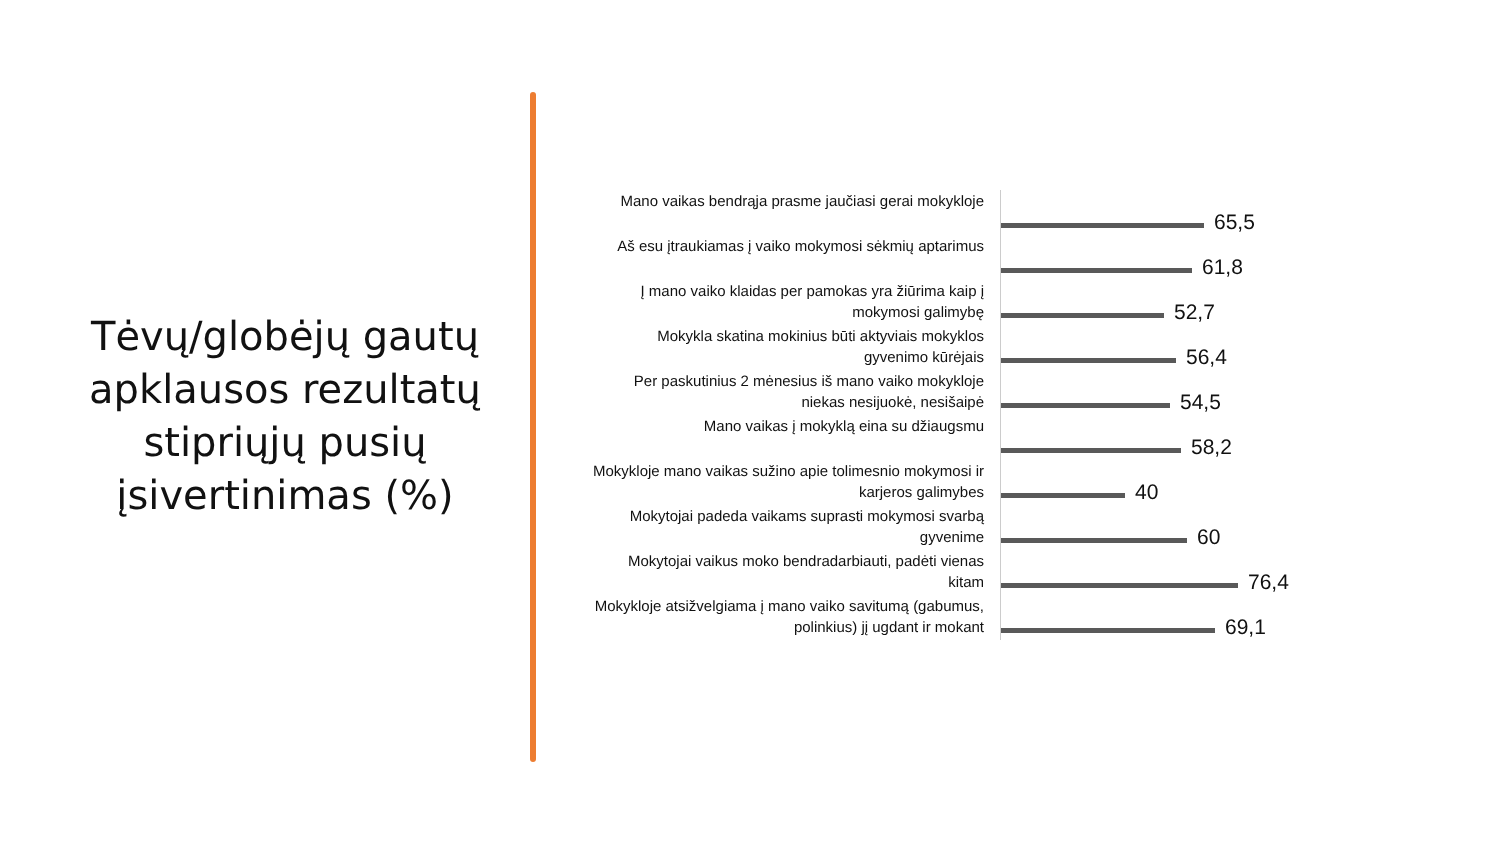Tėvų/globėjų gautų apklausos rezultatų stipriųjų pusių įsivertinimas (%)
Mano vaikas bendrąja prasme jaučiasi gerai mokykloje
65,5
Aš esu įtraukiamas į vaiko mokymosi sėkmių aptarimus
61,8
Į mano vaiko klaidas per pamokas yra žiūrima kaip į mokymosi galimybę
52,7
Mokykla skatina mokinius būti aktyviais mokyklos gyvenimo kūrėjais
56,4
Per paskutinius 2 mėnesius iš mano vaiko mokykloje niekas nesijuokė, nesišaipė
54,5
Mano vaikas į mokyklą eina su džiaugsmu
58,2
Mokykloje mano vaikas sužino apie tolimesnio mokymosi ir karjeros galimybes
40
Mokytojai padeda vaikams suprasti mokymosi svarbą gyvenime
60
Mokytojai vaikus moko bendradarbiauti, padėti vienas kitam
76,4
Mokykloje atsižvelgiama į mano vaiko savitumą (gabumus, polinkius) jį ugdant ir mokant
69,1